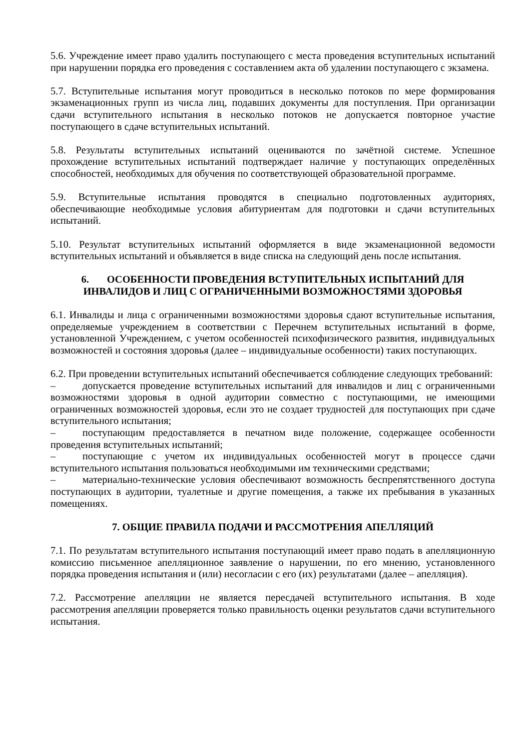5.6. Учреждение имеет право удалить поступающего с места проведения вступительных испытаний при нарушении порядка его проведения с составлением акта об удалении поступающего с экзамена.
5.7. Вступительные испытания могут проводиться в несколько потоков по мере формирования экзаменационных групп из числа лиц, подавших документы для поступления. При организации сдачи вступительного испытания в несколько потоков не допускается повторное участие поступающего в сдаче вступительных испытаний.
5.8. Результаты вступительных испытаний оцениваются по зачётной системе. Успешное прохождение вступительных испытаний подтверждает наличие у поступающих определённых способностей, необходимых для обучения по соответствующей образовательной программе.
5.9. Вступительные испытания проводятся в специально подготовленных аудиториях, обеспечивающие необходимые условия абитуриентам для подготовки и сдачи вступительных испытаний.
5.10. Результат вступительных испытаний оформляется в виде экзаменационной ведомости вступительных испытаний и объявляется в виде списка на следующий день после испытания.
6. ОСОБЕННОСТИ ПРОВЕДЕНИЯ ВСТУПИТЕЛЬНЫХ ИСПЫТАНИЙ ДЛЯ ИНВАЛИДОВ И ЛИЦ С ОГРАНИЧЕННЫМИ ВОЗМОЖНОСТЯМИ ЗДОРОВЬЯ
6.1. Инвалиды и лица с ограниченными возможностями здоровья сдают вступительные испытания, определяемые учреждением в соответствии с Перечнем вступительных испытаний в форме, установленной Учреждением, с учетом особенностей психофизического развития, индивидуальных возможностей и состояния здоровья (далее – индивидуальные особенности) таких поступающих.
6.2. При проведении вступительных испытаний обеспечивается соблюдение следующих требований:
– допускается проведение вступительных испытаний для инвалидов и лиц с ограниченными возможностями здоровья в одной аудитории совместно с поступающими, не имеющими ограниченных возможностей здоровья, если это не создает трудностей для поступающих при сдаче вступительного испытания;
– поступающим предоставляется в печатном виде положение, содержащее особенности проведения вступительных испытаний;
– поступающие с учетом их индивидуальных особенностей могут в процессе сдачи вступительного испытания пользоваться необходимыми им техническими средствами;
– материально-технические условия обеспечивают возможность беспрепятственного доступа поступающих в аудитории, туалетные и другие помещения, а также их пребывания в указанных помещениях.
7. ОБЩИЕ ПРАВИЛА ПОДАЧИ И РАССМОТРЕНИЯ АПЕЛЛЯЦИЙ
7.1. По результатам вступительного испытания поступающий имеет право подать в апелляционную комиссию письменное апелляционное заявление о нарушении, по его мнению, установленного порядка проведения испытания и (или) несогласии с его (их) результатами (далее – апелляция).
7.2. Рассмотрение апелляции не является пересдачей вступительного испытания. В ходе рассмотрения апелляции проверяется только правильность оценки результатов сдачи вступительного испытания.